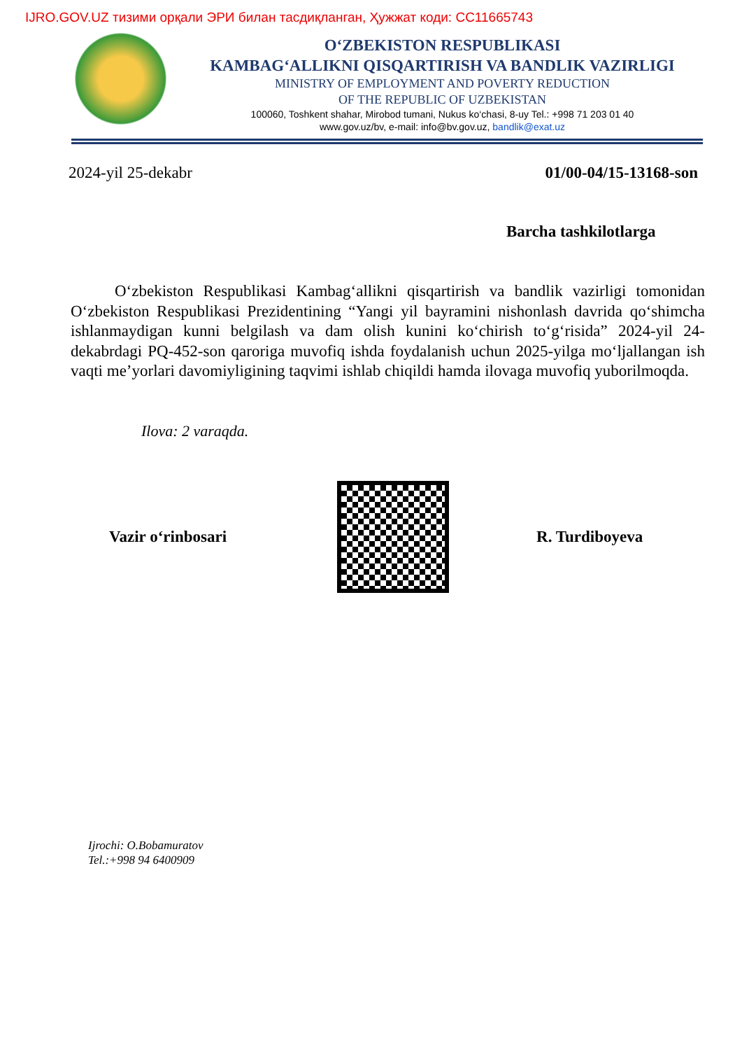IJRO.GOV.UZ тизими орқали ЭРИ билан тасдиқланган, Ҳужжат коди: CC11665743
O‘ZBEKISTON RESPUBLIKASI
KAMBAG‘ALLIKNI QISQARTIRISH VA BANDLIK VAZIRLIGI
MINISTRY OF EMPLOYMENT AND POVERTY REDUCTION
OF THE REPUBLIC OF UZBEKISTAN
100060, Toshkent shahar, Mirobod tumani, Nukus ko‘chasi, 8-uy Tel.: +998 71 203 01 40
www.gov.uz/bv, e-mail: info@bv.gov.uz, bandlik@exat.uz
2024-yil 25-dekabr 01/00-04/15-13168-son
Barcha tashkilotlarga
O‘zbekiston Respublikasi Kambag‘allikni qisqartirish va bandlik vazirligi tomonidan O‘zbekiston Respublikasi Prezidentining “Yangi yil bayramini nishonlash davrida qo‘shimcha ishlanmaydigan kunni belgilash va dam olish kunini ko‘chirish to‘g‘risida” 2024-yil 24-dekabrdagi PQ-452-son qaroriga muvofiq ishda foydalanish uchun 2025-yilga mo‘ljallangan ish vaqti me’yorlari davomiyligining taqvimi ishlab chiqildi hamda ilovaga muvofiq yuborilmoqda.
Ilova: 2 varaqda.
Vazir o‘rinbosari R. Turdiboyeva
Ijrochi: O.Bobamuratov
Tel.:+998 94 6400909